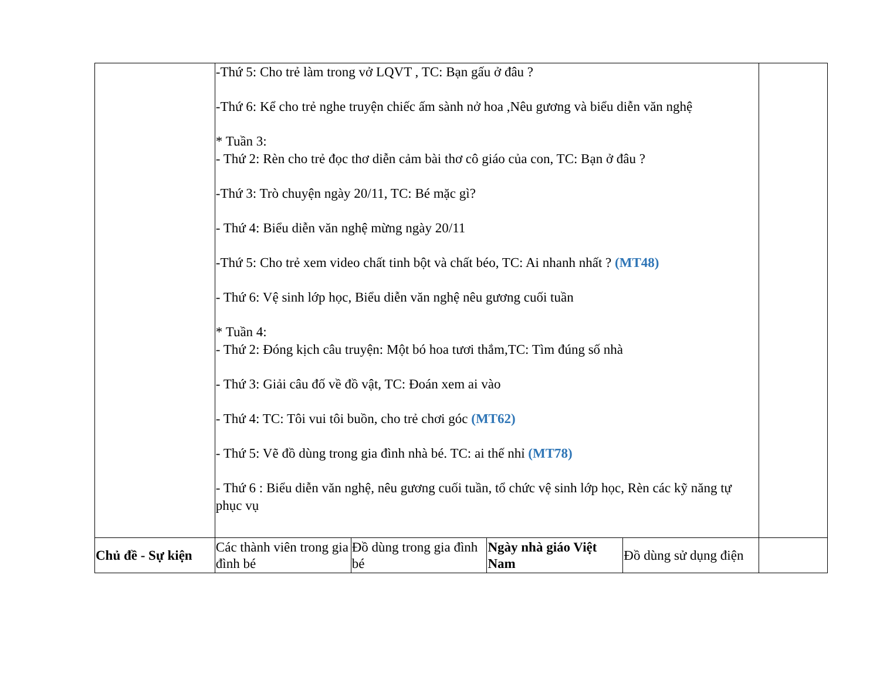| | -Thứ 5: Cho trẻ làm trong vở LQVT , TC: Bạn gấu ở đâu ? -Thứ 6: Kể cho trẻ nghe truyện chiếc ấm sành nở hoa ,Nêu gương và biểu diễn văn nghệ * Tuần 3: - Thứ 2: Rèn cho trẻ đọc thơ diễn cảm bài thơ cô giáo của con, TC: Bạn ở đâu ? -Thứ 3: Trò chuyện ngày 20/11, TC: Bé mặc gì? - Thứ 4: Biểu diễn văn nghệ mừng ngày 20/11 -Thứ 5: Cho trẻ xem video chất tinh bột và chất béo, TC: Ai nhanh nhất ? (MT48) - Thứ 6: Vệ sinh lớp học, Biểu diễn văn nghệ nêu gương cuối tuần * Tuần 4: - Thứ 2: Đóng kịch câu truyện: Một bó hoa tươi thắm,TC: Tìm đúng số nhà - Thứ 3: Giải câu đố về đồ vật, TC: Đoán xem ai vào - Thứ 4: TC: Tôi vui tôi buồn, cho trẻ chơi góc (MT62) - Thứ 5: Vẽ đồ dùng trong gia đình nhà bé. TC: ai thế nhỉ (MT78) - Thứ 6 : Biểu diễn văn nghệ, nêu gương cuối tuần, tổ chức vệ sinh lớp học, Rèn các kỹ năng tự phục vụ | | | | |
| Chủ đề - Sự kiện | Các thành viên trong gia đình bé | Đồ dùng trong gia đình bé | Ngày nhà giáo Việt Nam | Đồ dùng sử dụng điện | |